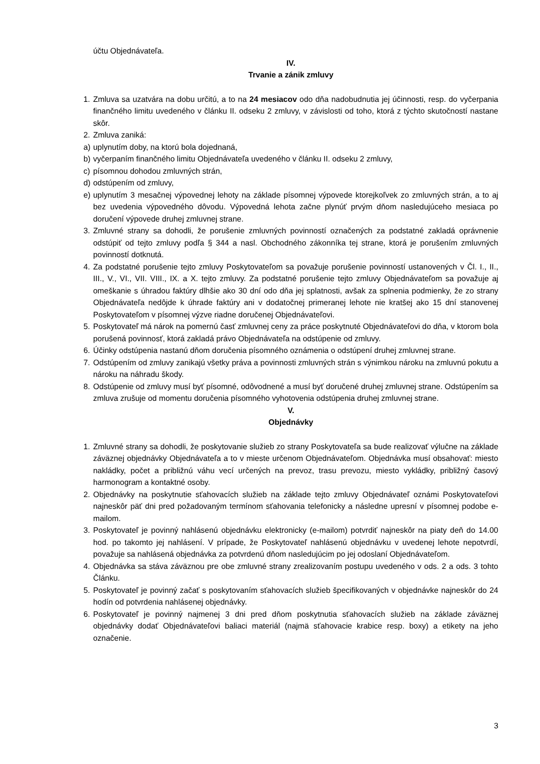účtu Objednávateľa.
IV.
Trvanie a zánik zmluvy
1. Zmluva sa uzatvára na dobu určitú, a to na 24 mesiacov odo dňa nadobudnutia jej účinnosti, resp. do vyčerpania finančného limitu uvedeného v článku II. odseku 2 zmluvy, v závislosti od toho, ktorá z týchto skutočností nastane skôr.
2. Zmluva zaniká:
a) uplynutím doby, na ktorú bola dojednaná,
b) vyčerpaním finančného limitu Objednávateľa uvedeného v článku II. odseku 2 zmluvy,
c) písomnou dohodou zmluvných strán,
d) odstúpením od zmluvy,
e) uplynutím 3 mesačnej výpovednej lehoty na základe písomnej výpovede ktorejkoľvek zo zmluvných strán, a to aj bez uvedenia výpovedného dôvodu. Výpovedná lehota začne plynúť prvým dňom nasledujúceho mesiaca po doručení výpovede druhej zmluvnej strane.
3. Zmluvné strany sa dohodli, že porušenie zmluvných povinností označených za podstatné zakladá oprávnenie odstúpiť od tejto zmluvy podľa § 344 a nasl. Obchodného zákonníka tej strane, ktorá je porušením zmluvných povinností dotknutá.
4. Za podstatné porušenie tejto zmluvy Poskytovateľom sa považuje porušenie povinností ustanovených v Čl. I., II., III., V., VI., VII. VIII., IX. a X. tejto zmluvy. Za podstatné porušenie tejto zmluvy Objednávateľom sa považuje aj omeškanie s úhradou faktúry dlhšie ako 30 dní odo dňa jej splatnosti, avšak za splnenia podmienky, že zo strany Objednávateľa nedôjde k úhrade faktúry ani v dodatočnej primeranej lehote nie kratšej ako 15 dní stanovenej Poskytovateľom v písomnej výzve riadne doručenej Objednávateľovi.
5. Poskytovateľ má nárok na pomernú časť zmluvnej ceny za práce poskytnuté Objednávateľovi do dňa, v ktorom bola porušená povinnosť, ktorá zakladá právo Objednávateľa na odstúpenie od zmluvy.
6. Účinky odstúpenia nastanú dňom doručenia písomného oznámenia o odstúpení druhej zmluvnej strane.
7. Odstúpením od zmluvy zanikajú všetky práva a povinnosti zmluvných strán s výnimkou nároku na zmluvnú pokutu a nároku na náhradu škody.
8. Odstúpenie od zmluvy musí byť písomné, odôvodnené a musí byť doručené druhej zmluvnej strane. Odstúpením sa zmluva zrušuje od momentu doručenia písomného vyhotovenia odstúpenia druhej zmluvnej strane.
V.
Objednávky
1. Zmluvné strany sa dohodli, že poskytovanie služieb zo strany Poskytovateľa sa bude realizovať výlučne na základe záväznej objednávky Objednávateľa a to v mieste určenom Objednávateľom. Objednávka musí obsahovať: miesto nakládky, počet a približnú váhu vecí určených na prevoz, trasu prevozu, miesto vykládky, približný časový harmonogram a kontaktné osoby.
2. Objednávky na poskytnutie sťahovacích služieb na základe tejto zmluvy Objednávateľ oznámi Poskytovateľovi najneskôr päť dni pred požadovaným termínom sťahovania telefonicky a následne upresní v písomnej podobe e-mailom.
3. Poskytovateľ je povinný nahlásenú objednávku elektronicky (e-mailom) potvrdiť najneskôr na piaty deň do 14.00 hod. po takomto jej nahlásení. V prípade, že Poskytovateľ nahlásenú objednávku v uvedenej lehote nepotvrdí, považuje sa nahlásená objednávka za potvrdenú dňom nasledujúcim po jej odoslaní Objednávateľom.
4. Objednávka sa stáva záväznou pre obe zmluvné strany zrealizovaním postupu uvedeného v ods. 2 a ods. 3 tohto Článku.
5. Poskytovateľ je povinný začať s poskytovaním sťahovacích služieb špecifikovaných v objednávke najneskôr do 24 hodín od potvrdenia nahlásenej objednávky.
6. Poskytovateľ je povinný najmenej 3 dni pred dňom poskytnutia sťahovacích služieb na základe záväznej objednávky dodať Objednávateľovi baliaci materiál (najmä sťahovacie krabice resp. boxy) a etikety na jeho označenie.
3